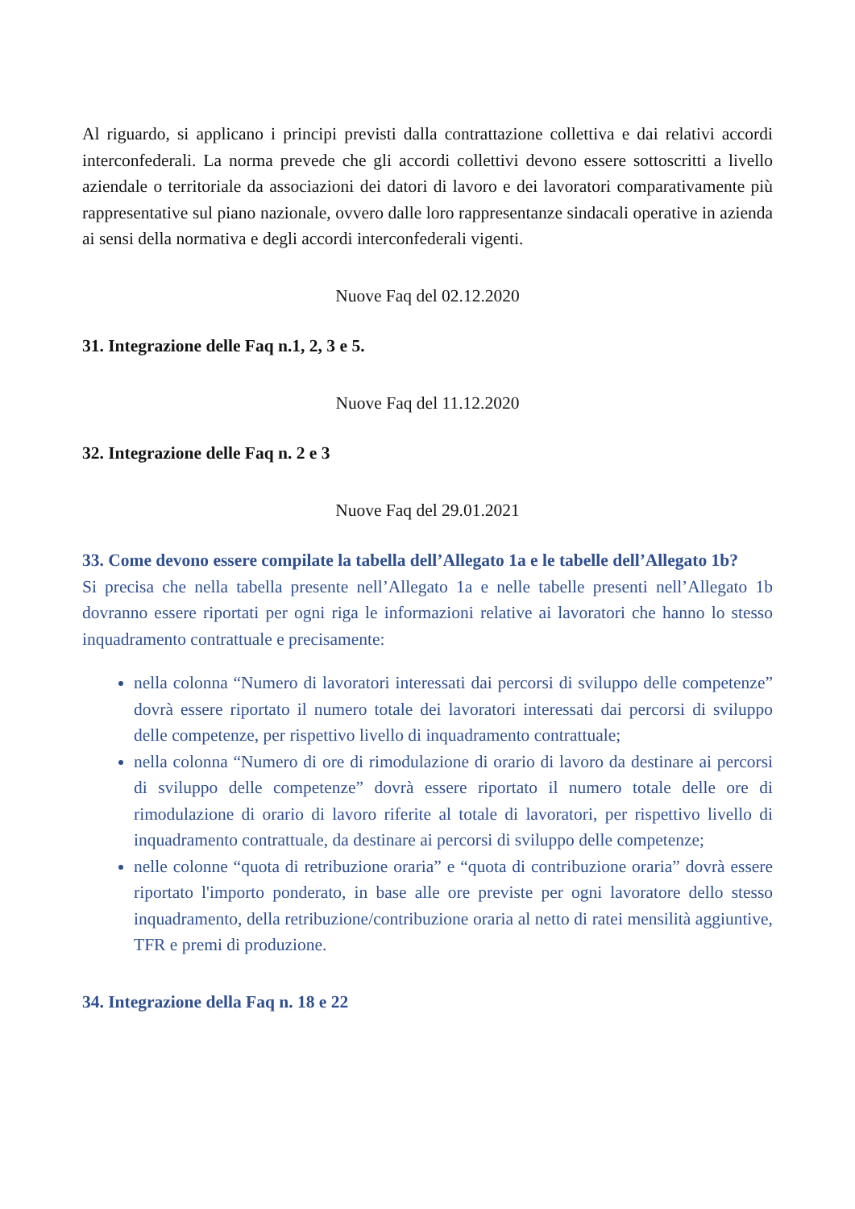Al riguardo, si applicano i principi previsti dalla contrattazione collettiva e dai relativi accordi interconfederali. La norma prevede che gli accordi collettivi devono essere sottoscritti a livello aziendale o territoriale da associazioni dei datori di lavoro e dei lavoratori comparativamente più rappresentative sul piano nazionale, ovvero dalle loro rappresentanze sindacali operative in azienda ai sensi della normativa e degli accordi interconfederali vigenti.
Nuove Faq del 02.12.2020
31. Integrazione delle Faq n.1, 2, 3 e 5.
Nuove Faq del 11.12.2020
32. Integrazione delle Faq n. 2 e 3
Nuove Faq del 29.01.2021
33. Come devono essere compilate la tabella dell’Allegato 1a e le tabelle dell’Allegato 1b?
Si precisa che nella tabella presente nell’Allegato 1a e nelle tabelle presenti nell’Allegato 1b dovranno essere riportati per ogni riga le informazioni relative ai lavoratori che hanno lo stesso inquadramento contrattuale e precisamente:
nella colonna “Numero di lavoratori interessati dai percorsi di sviluppo delle competenze” dovrà essere riportato il numero totale dei lavoratori interessati dai percorsi di sviluppo delle competenze, per rispettivo livello di inquadramento contrattuale;
nella colonna “Numero di ore di rimodulazione di orario di lavoro da destinare ai percorsi di sviluppo delle competenze” dovrà essere riportato il numero totale delle ore di rimodulazione di orario di lavoro riferite al totale di lavoratori, per rispettivo livello di inquadramento contrattuale, da destinare ai percorsi di sviluppo delle competenze;
nelle colonne “quota di retribuzione oraria” e “quota di contribuzione oraria” dovrà essere riportato l'importo ponderato, in base alle ore previste per ogni lavoratore dello stesso inquadramento, della retribuzione/contribuzione oraria al netto di ratei mensilità aggiuntive, TFR e premi di produzione.
34. Integrazione della Faq n. 18 e 22